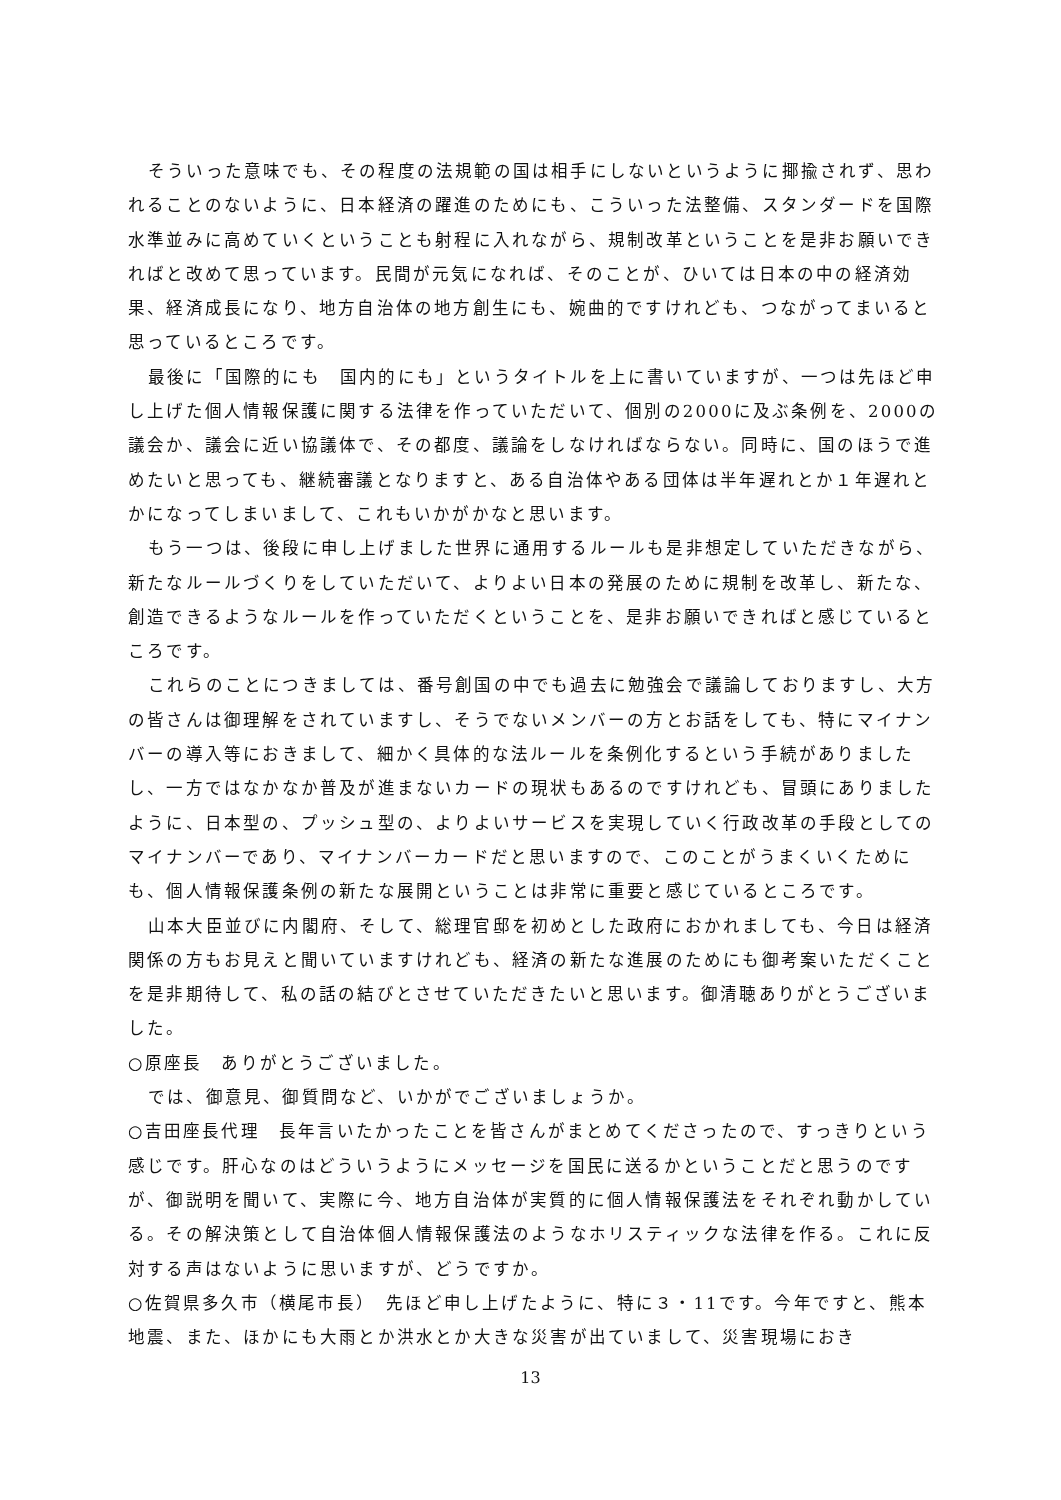そういった意味でも、その程度の法規範の国は相手にしないというように揶揄されず、思われることのないように、日本経済の躍進のためにも、こういった法整備、スタンダードを国際水準並みに高めていくということも射程に入れながら、規制改革ということを是非お願いできればと改めて思っています。民間が元気になれば、そのことが、ひいては日本の中の経済効果、経済成長になり、地方自治体の地方創生にも、婉曲的ですけれども、つながってまいると思っているところです。
最後に「国際的にも　国内的にも」というタイトルを上に書いていますが、一つは先ほど申し上げた個人情報保護に関する法律を作っていただいて、個別の2000に及ぶ条例を、2000の議会か、議会に近い協議体で、その都度、議論をしなければならない。同時に、国のほうで進めたいと思っても、継続審議となりますと、ある自治体やある団体は半年遅れとか１年遅れとかになってしまいまして、これもいかがかなと思います。
もう一つは、後段に申し上げました世界に通用するルールも是非想定していただきながら、新たなルールづくりをしていただいて、よりよい日本の発展のために規制を改革し、新たな、創造できるようなルールを作っていただくということを、是非お願いできればと感じているところです。
これらのことにつきましては、番号創国の中でも過去に勉強会で議論しておりますし、大方の皆さんは御理解をされていますし、そうでないメンバーの方とお話をしても、特にマイナンバーの導入等におきまして、細かく具体的な法ルールを条例化するという手続がありましたし、一方ではなかなか普及が進まないカードの現状もあるのですけれども、冒頭にありましたように、日本型の、プッシュ型の、よりよいサービスを実現していく行政改革の手段としてのマイナンバーであり、マイナンバーカードだと思いますので、このことがうまくいくためにも、個人情報保護条例の新たな展開ということは非常に重要と感じているところです。
山本大臣並びに内閣府、そして、総理官邸を初めとした政府におかれましても、今日は経済関係の方もお見えと聞いていますけれども、経済の新たな進展のためにも御考案いただくことを是非期待して、私の話の結びとさせていただきたいと思います。御清聴ありがとうございました。
○原座長　ありがとうございました。
では、御意見、御質問など、いかがでございましょうか。
○吉田座長代理　長年言いたかったことを皆さんがまとめてくださったので、すっきりという感じです。肝心なのはどういうようにメッセージを国民に送るかということだと思うのですが、御説明を聞いて、実際に今、地方自治体が実質的に個人情報保護法をそれぞれ動かしている。その解決策として自治体個人情報保護法のようなホリスティックな法律を作る。これに反対する声はないように思いますが、どうですか。
○佐賀県多久市（横尾市長）　先ほど申し上げたように、特に３・11です。今年ですと、熊本地震、また、ほかにも大雨とか洪水とか大きな災害が出ていまして、災害現場におき
13